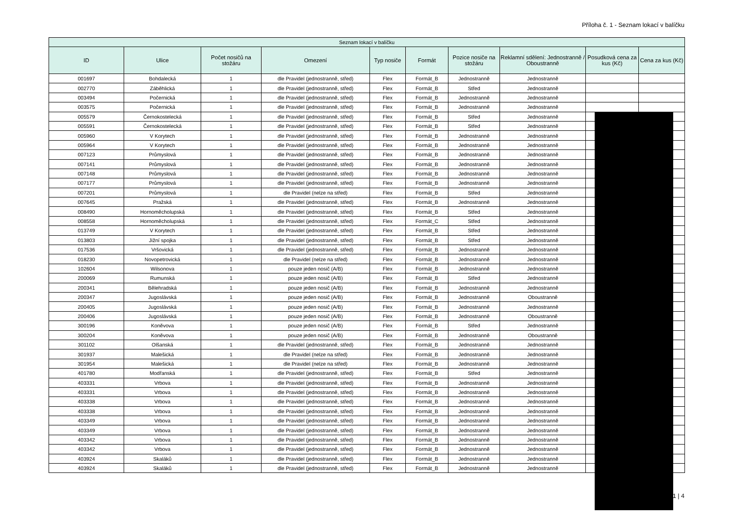Příloha č. 1 - Seznam lokací v balíčku
| Seznam lokací v balíčku | | | | | | | | | |
| --- | --- | --- | --- | --- | --- | --- | --- | --- | --- |
| ID | Ulice | Počet nosičů na stožáru | Omezení | Typ nosiče | Formát | Pozice nosiče na stožáru | Reklamní sdělení: Jednostranně / Oboustranně | Posudková cena za kus (Kč) | Cena za kus (Kč) |
| 001697 | Bohdalecká | 1 | dle Pravidel (jednostranně, střed) | Flex | Formát_B | Jednostranně | Jednostranně | | |
| 002770 | Záběhlická | 1 | dle Pravidel (jednostranně, střed) | Flex | Formát_B | Střed | Jednostranně | | |
| 003494 | Počernická | 1 | dle Pravidel (jednostranně, střed) | Flex | Formát_B | Jednostranně | Jednostranně | | |
| 003575 | Počernická | 1 | dle Pravidel (jednostranně, střed) | Flex | Formát_B | Jednostranně | Jednostranně | | |
| 005579 | Černokostelecká | 1 | dle Pravidel (jednostranně, střed) | Flex | Formát_B | Střed | Jednostranně | | |
| 005591 | Černokostelecká | 1 | dle Pravidel (jednostranně, střed) | Flex | Formát_B | Střed | Jednostranně | | |
| 005960 | V Korytech | 1 | dle Pravidel (jednostranně, střed) | Flex | Formát_B | Jednostranně | Jednostranně | | |
| 005964 | V Korytech | 1 | dle Pravidel (jednostranně, střed) | Flex | Formát_B | Jednostranně | Jednostranně | | |
| 007123 | Průmyslová | 1 | dle Pravidel (jednostranně, střed) | Flex | Formát_B | Jednostranně | Jednostranně | | |
| 007141 | Průmyslová | 1 | dle Pravidel (jednostranně, střed) | Flex | Formát_B | Jednostranně | Jednostranně | | |
| 007148 | Průmyslová | 1 | dle Pravidel (jednostranně, střed) | Flex | Formát_B | Jednostranně | Jednostranně | | |
| 007177 | Průmyslová | 1 | dle Pravidel (jednostranně, střed) | Flex | Formát_B | Jednostranně | Jednostranně | | |
| 007201 | Průmyslová | 1 | dle Pravidel (nelze na střed) | Flex | Formát_B | Střed | Jednostranně | | |
| 007645 | Pražská | 1 | dle Pravidel (jednostranně, střed) | Flex | Formát_B | Jednostranně | Jednostranně | | |
| 008490 | Hornoměcholupská | 1 | dle Pravidel (jednostranně, střed) | Flex | Formát_B | Střed | Jednostranně | | |
| 008558 | Hornoměcholupská | 1 | dle Pravidel (jednostranně, střed) | Flex | Formát_C | Střed | Jednostranně | | |
| 013749 | V Korytech | 1 | dle Pravidel (jednostranně, střed) | Flex | Formát_B | Střed | Jednostranně | | |
| 013803 | Jižní spojka | 1 | dle Pravidel (jednostranně, střed) | Flex | Formát_B | Střed | Jednostranně | | |
| 017536 | Vršovická | 1 | dle Pravidel (jednostranně, střed) | Flex | Formát_B | Jednostranně | Jednostranně | | |
| 018230 | Novopetrovická | 1 | dle Pravidel (nelze na střed) | Flex | Formát_B | Jednostranně | Jednostranně | | |
| 102604 | Wilsonova | 1 | pouze jeden nosič (A/B) | Flex | Formát_B | Jednostranně | Jednostranně | | |
| 200069 | Rumunská | 1 | pouze jeden nosič (A/B) | Flex | Formát_B | Střed | Jednostranně | | |
| 200341 | Bělehradská | 1 | pouze jeden nosič (A/B) | Flex | Formát_B | Jednostranně | Jednostranně | | |
| 200347 | Jugoslávská | 1 | pouze jeden nosič (A/B) | Flex | Formát_B | Jednostranně | Oboustranně | | |
| 200405 | Jugoslávská | 1 | pouze jeden nosič (A/B) | Flex | Formát_B | Jednostranně | Jednostranně | | |
| 200406 | Jugoslávská | 1 | pouze jeden nosič (A/B) | Flex | Formát_B | Jednostranně | Oboustranně | | |
| 300196 | Koněvova | 1 | pouze jeden nosič (A/B) | Flex | Formát_B | Střed | Jednostranně | | |
| 300204 | Koněvova | 1 | pouze jeden nosič (A/B) | Flex | Formát_B | Jednostranně | Oboustranně | | |
| 301102 | Olšanská | 1 | dle Pravidel (jednostranně, střed) | Flex | Formát_B | Jednostranně | Jednostranně | | |
| 301937 | Malešická | 1 | dle Pravidel (nelze na střed) | Flex | Formát_B | Jednostranně | Jednostranně | | |
| 301954 | Malešická | 1 | dle Pravidel (nelze na střed) | Flex | Formát_B | Jednostranně | Jednostranně | | |
| 401780 | Modřanská | 1 | dle Pravidel (jednostranně, střed) | Flex | Formát_B | Střed | Jednostranně | | |
| 403331 | Vrbova | 1 | dle Pravidel (jednostranně, střed) | Flex | Formát_B | Jednostranně | Jednostranně | | |
| 403331 | Vrbova | 1 | dle Pravidel (jednostranně, střed) | Flex | Formát_B | Jednostranně | Jednostranně | | |
| 403338 | Vrbova | 1 | dle Pravidel (jednostranně, střed) | Flex | Formát_B | Jednostranně | Jednostranně | | |
| 403338 | Vrbova | 1 | dle Pravidel (jednostranně, střed) | Flex | Formát_B | Jednostranně | Jednostranně | | |
| 403349 | Vrbova | 1 | dle Pravidel (jednostranně, střed) | Flex | Formát_B | Jednostranně | Jednostranně | | |
| 403349 | Vrbova | 1 | dle Pravidel (jednostranně, střed) | Flex | Formát_B | Jednostranně | Jednostranně | | |
| 403342 | Vrbova | 1 | dle Pravidel (jednostranně, střed) | Flex | Formát_B | Jednostranně | Jednostranně | | |
| 403342 | Vrbova | 1 | dle Pravidel (jednostranně, střed) | Flex | Formát_B | Jednostranně | Jednostranně | | |
| 403924 | Skaláků | 1 | dle Pravidel (jednostranně, střed) | Flex | Formát_B | Jednostranně | Jednostranně | | |
| 403924 | Skaláků | 1 | dle Pravidel (jednostranně, střed) | Flex | Formát_B | Jednostranně | Jednostranně | | |
1 | 4